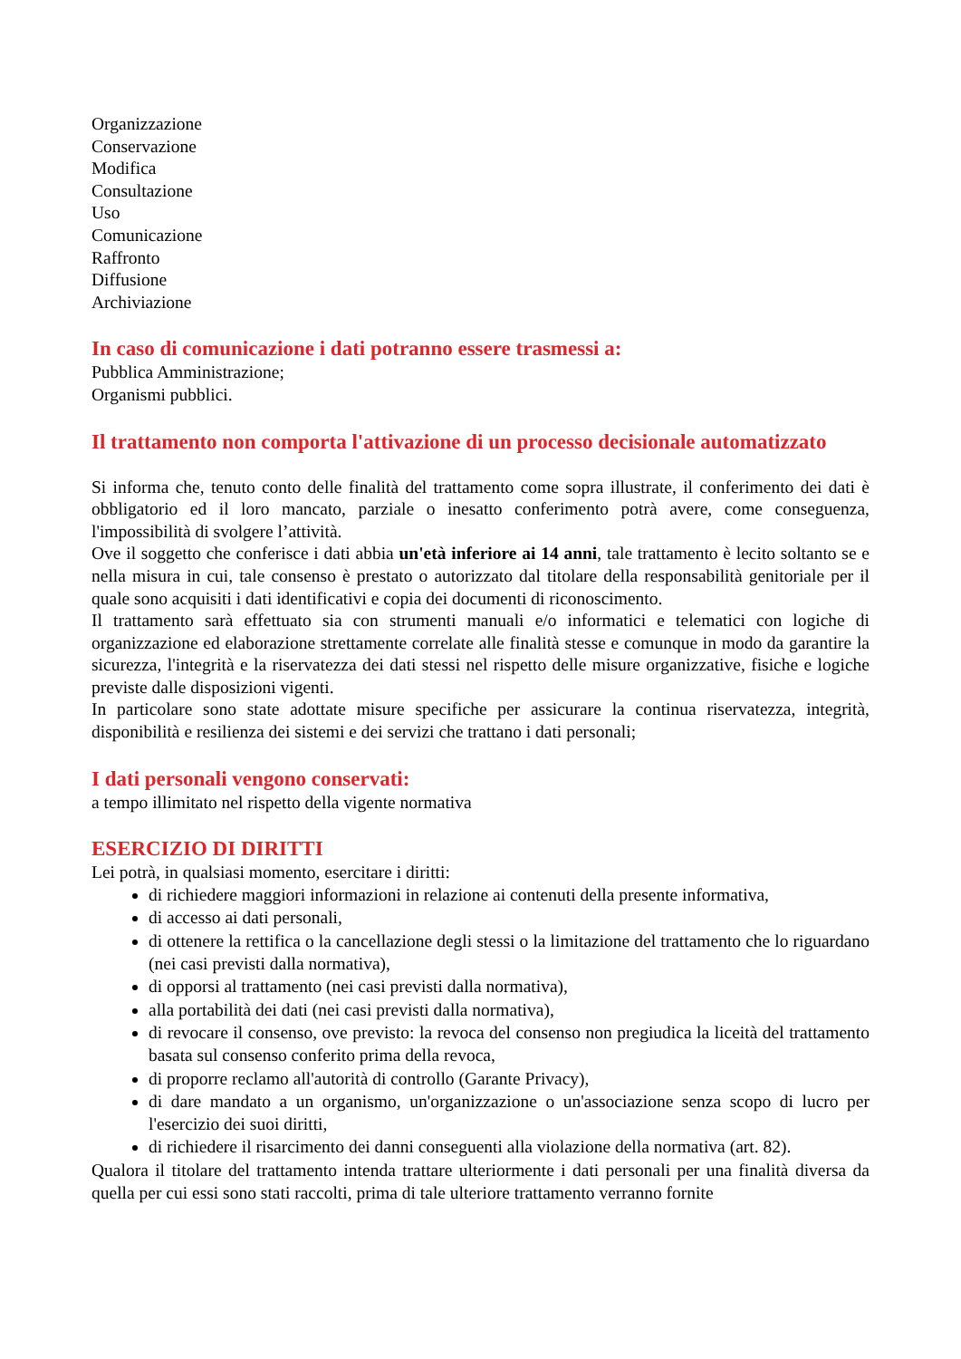Organizzazione
Conservazione
Modifica
Consultazione
Uso
Comunicazione
Raffronto
Diffusione
Archiviazione
In caso di comunicazione i dati potranno essere trasmessi a:
Pubblica Amministrazione;
Organismi pubblici.
Il trattamento non comporta l'attivazione di un processo decisionale automatizzato
Si informa che, tenuto conto delle finalità del trattamento come sopra illustrate, il conferimento dei dati è obbligatorio ed il loro mancato, parziale o inesatto conferimento potrà avere, come conseguenza, l'impossibilità di svolgere l’attività.
Ove il soggetto che conferisce i dati abbia un'età inferiore ai 14 anni, tale trattamento è lecito soltanto se e nella misura in cui, tale consenso è prestato o autorizzato dal titolare della responsabilità genitoriale per il quale sono acquisiti i dati identificativi e copia dei documenti di riconoscimento.
Il trattamento sarà effettuato sia con strumenti manuali e/o informatici e telematici con logiche di organizzazione ed elaborazione strettamente correlate alle finalità stesse e comunque in modo da garantire la sicurezza, l'integrità e la riservatezza dei dati stessi nel rispetto delle misure organizzative, fisiche e logiche previste dalle disposizioni vigenti.
In particolare sono state adottate misure specifiche per assicurare la continua riservatezza, integrità, disponibilità e resilienza dei sistemi e dei servizi che trattano i dati personali;
I dati personali vengono conservati:
a tempo illimitato nel rispetto della vigente normativa
ESERCIZIO DI DIRITTI
Lei potrà, in qualsiasi momento, esercitare i diritti:
di richiedere maggiori informazioni in relazione ai contenuti della presente informativa,
di accesso ai dati personali,
di ottenere la rettifica o la cancellazione degli stessi o la limitazione del trattamento che lo riguardano (nei casi previsti dalla normativa),
di opporsi al trattamento (nei casi previsti dalla normativa),
alla portabilità dei dati (nei casi previsti dalla normativa),
di revocare il consenso, ove previsto: la revoca del consenso non pregiudica la liceità del trattamento basata sul consenso conferito prima della revoca,
di proporre reclamo all'autorità di controllo (Garante Privacy),
di dare mandato a un organismo, un'organizzazione o un'associazione senza scopo di lucro per l'esercizio dei suoi diritti,
di richiedere il risarcimento dei danni conseguenti alla violazione della normativa (art. 82).
Qualora il titolare del trattamento intenda trattare ulteriormente i dati personali per una finalità diversa da quella per cui essi sono stati raccolti, prima di tale ulteriore trattamento verranno fornite